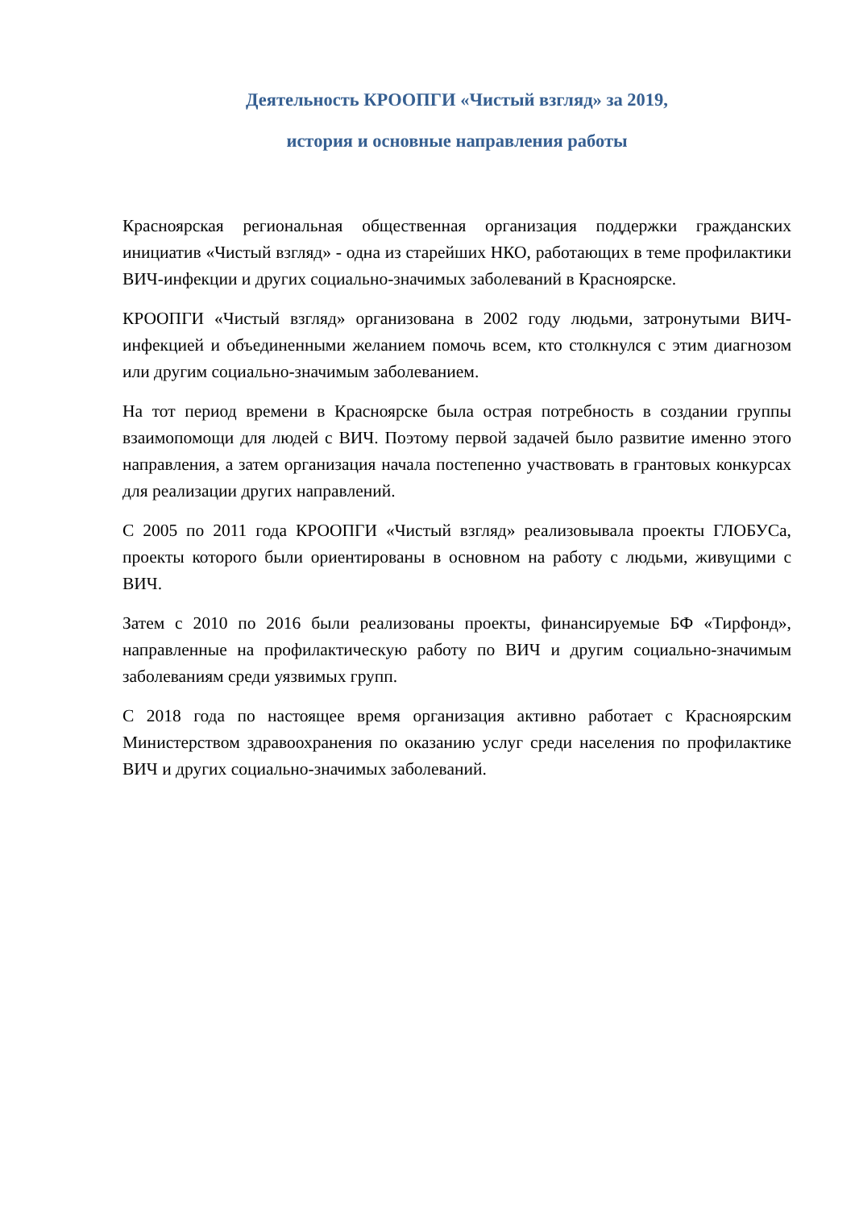Деятельность КРООПГИ «Чистый взгляд» за 2019,
история и основные направления работы
Красноярская региональная общественная организация поддержки гражданских инициатив «Чистый взгляд» - одна из старейших НКО, работающих в теме профилактики ВИЧ-инфекции и других социально-значимых заболеваний в Красноярске.
КРООПГИ «Чистый взгляд» организована в 2002 году людьми, затронутыми ВИЧ-инфекцией и объединенными желанием помочь всем, кто столкнулся с этим диагнозом или другим социально-значимым заболеванием.
На тот период времени в Красноярске была острая потребность в создании группы взаимопомощи для людей с ВИЧ. Поэтому первой задачей было развитие именно этого направления, а затем организация начала постепенно участвовать в грантовых конкурсах для реализации других направлений.
С 2005 по 2011 года КРООПГИ «Чистый взгляд» реализовывала проекты ГЛОБУСа, проекты которого были ориентированы в основном на работу с людьми, живущими с ВИЧ.
Затем с 2010 по 2016 были реализованы проекты, финансируемые БФ «Тирфонд», направленные на профилактическую работу по ВИЧ и другим социально-значимым заболеваниям среди уязвимых групп.
С 2018 года по настоящее время организация активно работает с Красноярским Министерством здравоохранения по оказанию услуг среди населения по профилактике ВИЧ и других социально-значимых заболеваний.